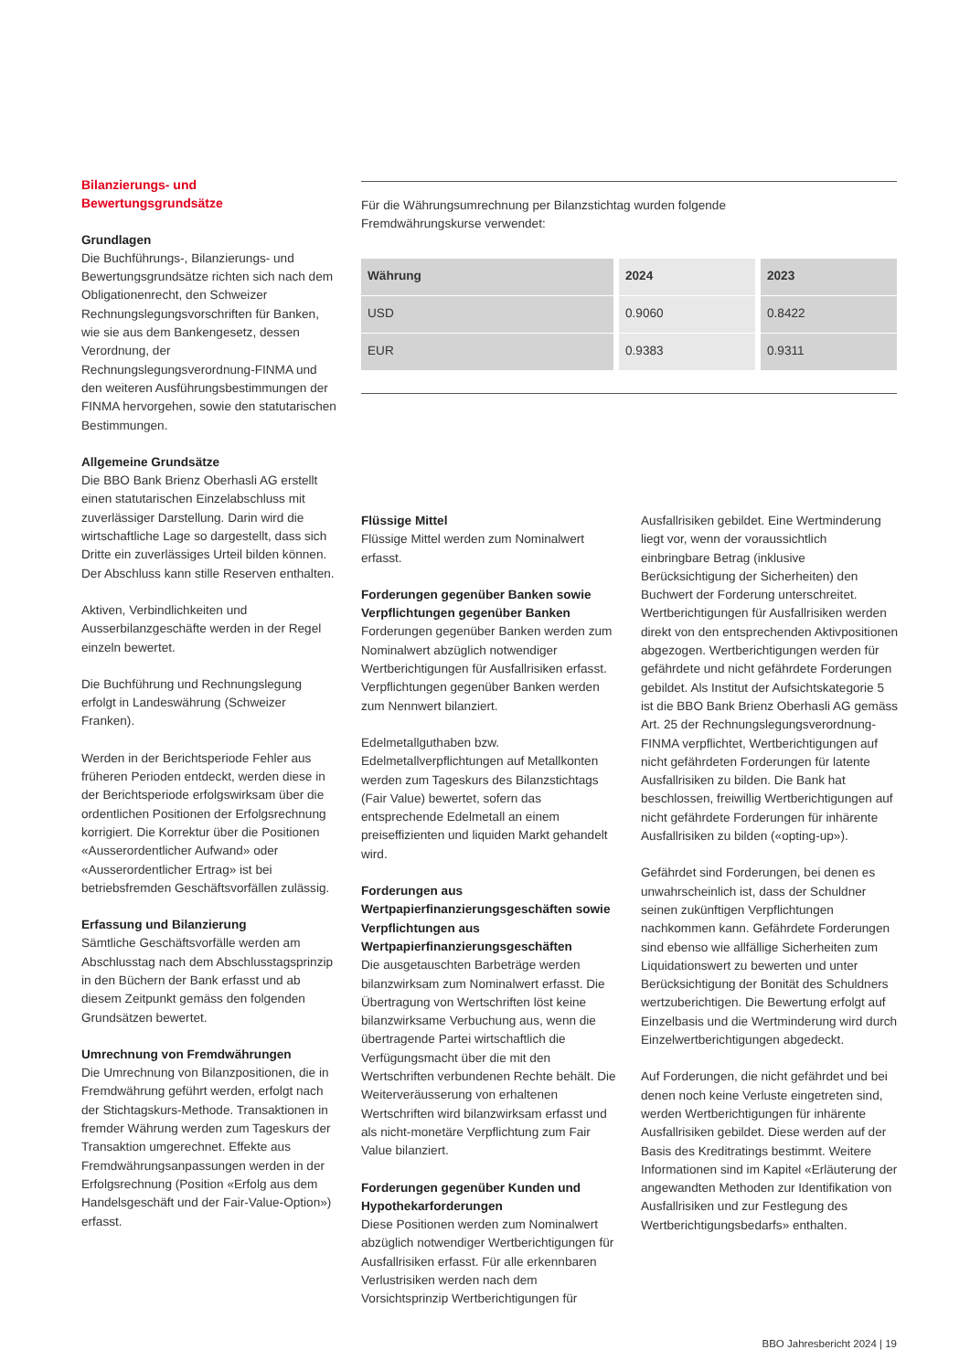Bilanzierungs- und
Bewertungsgrundsätze
Grundlagen
Die Buchführungs-, Bilanzierungs- und Bewertungsgrundsätze richten sich nach dem Obligationenrecht, den Schweizer Rechnungslegungsvorschriften für Banken, wie sie aus dem Bankengesetz, dessen Verordnung, der Rechnungslegungsverordnung-FINMA und den weiteren Ausführungsbestimmungen der FINMA hervorgehen, sowie den statutarischen Bestimmungen.
Allgemeine Grundsätze
Die BBO Bank Brienz Oberhasli AG erstellt einen statutarischen Einzelabschluss mit zuverlässiger Darstellung. Darin wird die wirtschaftliche Lage so dargestellt, dass sich Dritte ein zuverlässiges Urteil bilden können. Der Abschluss kann stille Reserven enthalten.
Aktiven, Verbindlichkeiten und Ausserbilanzgeschäfte werden in der Regel einzeln bewertet.
Die Buchführung und Rechnungslegung erfolgt in Landeswährung (Schweizer Franken).
Werden in der Berichtsperiode Fehler aus früheren Perioden entdeckt, werden diese in der Berichtsperiode erfolgswirksam über die ordentlichen Positionen der Erfolgsrechnung korrigiert. Die Korrektur über die Positionen «Ausserordentlicher Aufwand» oder «Ausserordentlicher Ertrag» ist bei betriebsfremden Geschäftsvorfällen zulässig.
Erfassung und Bilanzierung
Sämtliche Geschäftsvorfälle werden am Abschlusstag nach dem Abschlusstagsprinzip in den Büchern der Bank erfasst und ab diesem Zeitpunkt gemäss den folgenden Grundsätzen bewertet.
Umrechnung von Fremdwährungen
Die Umrechnung von Bilanzpositionen, die in Fremdwährung geführt werden, erfolgt nach der Stichtagskurs-Methode. Transaktionen in fremder Währung werden zum Tageskurs der Transaktion umgerechnet. Effekte aus Fremdwährungsanpassungen werden in der Erfolgsrechnung (Position «Erfolg aus dem Handelsgeschäft und der Fair-Value-Option») erfasst.
Für die Währungsumrechnung per Bilanzstichtag wurden folgende
Fremdwährungskurse verwendet:
| Währung | 2024 | 2023 |
| --- | --- | --- |
| USD | 0.9060 | 0.8422 |
| EUR | 0.9383 | 0.9311 |
Flüssige Mittel
Flüssige Mittel werden zum Nominalwert erfasst.
Forderungen gegenüber Banken sowie Verpflichtungen gegenüber Banken
Forderungen gegenüber Banken werden zum Nominalwert abzüglich notwendiger Wertberichtigungen für Ausfallrisiken erfasst. Verpflichtungen gegenüber Banken werden zum Nennwert bilanziert.
Edelmetallguthaben bzw. Edelmetallverpflichtungen auf Metallkonten werden zum Tageskurs des Bilanzstichtags (Fair Value) bewertet, sofern das entsprechende Edelmetall an einem preiseffizienten und liquiden Markt gehandelt wird.
Forderungen aus Wertpapierfinanzierungsgeschäften sowie Verpflichtungen aus Wertpapierfinanzierungsgeschäften
Die ausgetauschten Barbeträge werden bilanzwirksam zum Nominalwert erfasst. Die Übertragung von Wertschriften löst keine bilanzwirksame Verbuchung aus, wenn die übertragende Partei wirtschaftlich die Verfügungsmacht über die mit den Wertschriften verbundenen Rechte behält. Die Weiterveräusserung von erhaltenen Wertschriften wird bilanzwirksam erfasst und als nicht-monetäre Verpflichtung zum Fair Value bilanziert.
Forderungen gegenüber Kunden und Hypothekarforderungen
Diese Positionen werden zum Nominalwert abzüglich notwendiger Wertberichtigungen für Ausfallrisiken erfasst. Für alle erkennbaren Verlustrisiken werden nach dem Vorsichtsprinzip Wertberichtigungen für
Ausfallrisiken gebildet. Eine Wertminderung liegt vor, wenn der voraussichtlich einbringbare Betrag (inklusive Berücksichtigung der Sicherheiten) den Buchwert der Forderung unterschreitet. Wertberichtigungen für Ausfallrisiken werden direkt von den entsprechenden Aktivpositionen abgezogen. Wertberichtigungen werden für gefährdete und nicht gefährdete Forderungen gebildet. Als Institut der Aufsichtskategorie 5 ist die BBO Bank Brienz Oberhasli AG gemäss Art. 25 der Rechnungslegungsverordnung-FINMA verpflichtet, Wertberichtigungen auf nicht gefährdeten Forderungen für latente Ausfallrisiken zu bilden. Die Bank hat beschlossen, freiwillig Wertberichtigungen auf nicht gefährdete Forderungen für inhärente Ausfallrisiken zu bilden («opting-up»).
Gefährdet sind Forderungen, bei denen es unwahrscheinlich ist, dass der Schuldner seinen zukünftigen Verpflichtungen nachkommen kann. Gefährdete Forderungen sind ebenso wie allfällige Sicherheiten zum Liquidationswert zu bewerten und unter Berücksichtigung der Bonität des Schuldners wertzuberichtigen. Die Bewertung erfolgt auf Einzelbasis und die Wertminderung wird durch Einzelwertberichtigungen abgedeckt.
Auf Forderungen, die nicht gefährdet und bei denen noch keine Verluste eingetreten sind, werden Wertberichtigungen für inhärente Ausfallrisiken gebildet. Diese werden auf der Basis des Kreditratings bestimmt. Weitere Informationen sind im Kapitel «Erläuterung der angewandten Methoden zur Identifikation von Ausfallrisiken und zur Festlegung des Wertberichtigungsbedarfs» enthalten.
BBO Jahresbericht 2024 | 19